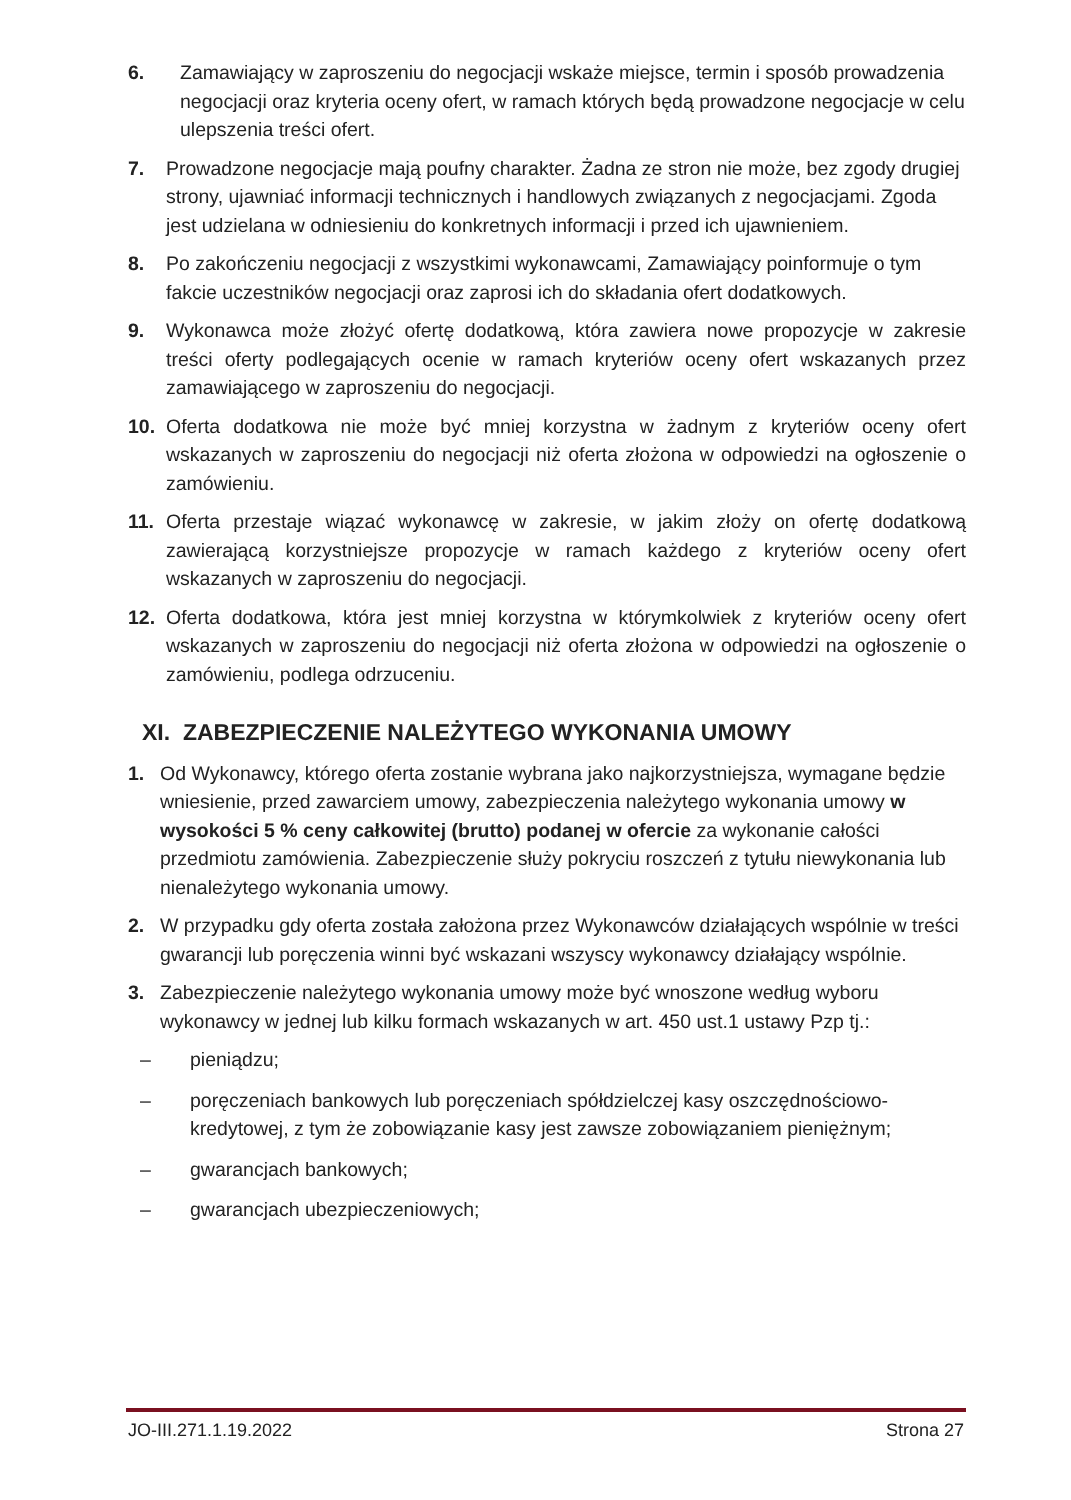6. Zamawiający w zaproszeniu do negocjacji wskaże miejsce, termin i sposób prowadzenia negocjacji oraz kryteria oceny ofert, w ramach których będą prowadzone negocjacje w celu ulepszenia treści ofert.
7. Prowadzone negocjacje mają poufny charakter. Żadna ze stron nie może, bez zgody drugiej strony, ujawniać informacji technicznych i handlowych związanych z negocjacjami. Zgoda jest udzielana w odniesieniu do konkretnych informacji i przed ich ujawnieniem.
8. Po zakończeniu negocjacji z wszystkimi wykonawcami, Zamawiający poinformuje o tym fakcie uczestników negocjacji oraz zaprosi ich do składania ofert dodatkowych.
9. Wykonawca może złożyć ofertę dodatkową, która zawiera nowe propozycje w zakresie treści oferty podlegających ocenie w ramach kryteriów oceny ofert wskazanych przez zamawiającego w zaproszeniu do negocjacji.
10. Oferta dodatkowa nie może być mniej korzystna w żadnym z kryteriów oceny ofert wskazanych w zaproszeniu do negocjacji niż oferta złożona w odpowiedzi na ogłoszenie o zamówieniu.
11. Oferta przestaje wiązać wykonawcę w zakresie, w jakim złoży on ofertę dodatkową zawierającą korzystniejsze propozycje w ramach każdego z kryteriów oceny ofert wskazanych w zaproszeniu do negocjacji.
12. Oferta dodatkowa, która jest mniej korzystna w którymkolwiek z kryteriów oceny ofert wskazanych w zaproszeniu do negocjacji niż oferta złożona w odpowiedzi na ogłoszenie o zamówieniu, podlega odrzuceniu.
XI. ZABEZPIECZENIE NALEŻYTEGO WYKONANIA UMOWY
1. Od Wykonawcy, którego oferta zostanie wybrana jako najkorzystniejsza, wymagane będzie wniesienie, przed zawarciem umowy, zabezpieczenia należytego wykonania umowy w wysokości 5 % ceny całkowitej (brutto) podanej w ofercie za wykonanie całości przedmiotu zamówienia. Zabezpieczenie służy pokryciu roszczeń z tytułu niewykonania lub nienależytego wykonania umowy.
2. W przypadku gdy oferta została założona przez Wykonawców działających wspólnie w treści gwarancji lub poręczenia winni być wskazani wszyscy wykonawcy działający wspólnie.
3. Zabezpieczenie należytego wykonania umowy może być wnoszone według wyboru wykonawcy w jednej lub kilku formach wskazanych w art. 450 ust.1 ustawy Pzp tj.:
– pieniądzu;
– poręczeniach bankowych lub poręczeniach spółdzielczej kasy oszczędnościowo-kredytowej, z tym że zobowiązanie kasy jest zawsze zobowiązaniem pieniężnym;
– gwarancjach bankowych;
– gwarancjach ubezpieczeniowych;
JO-III.271.1.19.2022 Strona 27